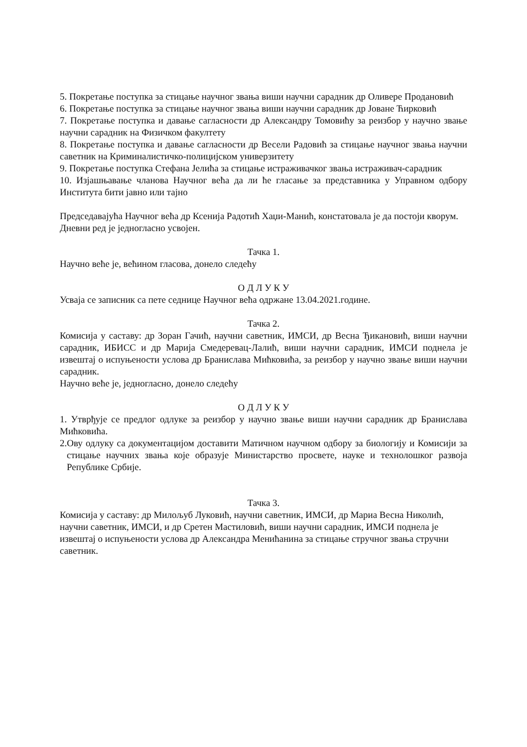5. Покретање поступка за стицање научног звања виши научни сарадник др Оливере Продановић
6. Покретање поступка за стицање научног звања виши научни сарадник др Јоване Ћирковић
7. Покретање поступка и давање сагласности др Александру Томовићу за реизбор у научно звање научни сарадник на Физичком факултету
8. Покретање поступка и давање сагласности др Весели Радовић за стицање научног звања научни саветник на Криминалистичко-полицијском универзитету
9. Покретање поступка Стефана Јелића за стицање истраживачког звања истраживач-сарадник
10. Изјашњавање чланова Научног већа да ли ће гласање за представника у Управном одбору Института бити јавно или тајно
Председавајућа Научног већа др Ксенија Радотић Хаџи-Манић, констатовала је да постоји кворум. Дневни ред је једногласно усвојен.
Тачка 1.
Научно веће је, већином гласова, донело следећу
О Д Л У К У
Усваја се записник са пете седнице Научног већа одржане 13.04.2021.године.
Тачка 2.
Комисија у саставу: др Зоран Гачић, научни саветник, ИМСИ, др Весна Ђикановић, виши научни сарадник, ИБИСС и др Марија Смедеревац-Лалић, виши научни сарадник, ИМСИ поднела је извештај о испуњености услова др Бранислава Мићковића, за реизбор у научно звање виши научни сарадник.
Научно веће је, једногласно, донело следећу
О Д Л У К У
1. Утврђује се предлог одлуке за реизбор у научно звање виши научни сарадник др Бранислава Мићковића.
2.Ову одлуку са документацијом доставити Матичном научном одбору за биологију и Комисији за стицање научних звања које образује Министарство просвете, науке и технолошког развоја Републике Србије.
Тачка 3.
Комисија у саставу: др Милољуб Луковић, научни саветник, ИМСИ, др Мариа Весна Николић, научни саветник, ИМСИ, и др Сретен Мастиловић, виши научни сарадник, ИМСИ поднела је извештај о испуњености услова др Александра Менићанина за стицање стручног звања стручни саветник.